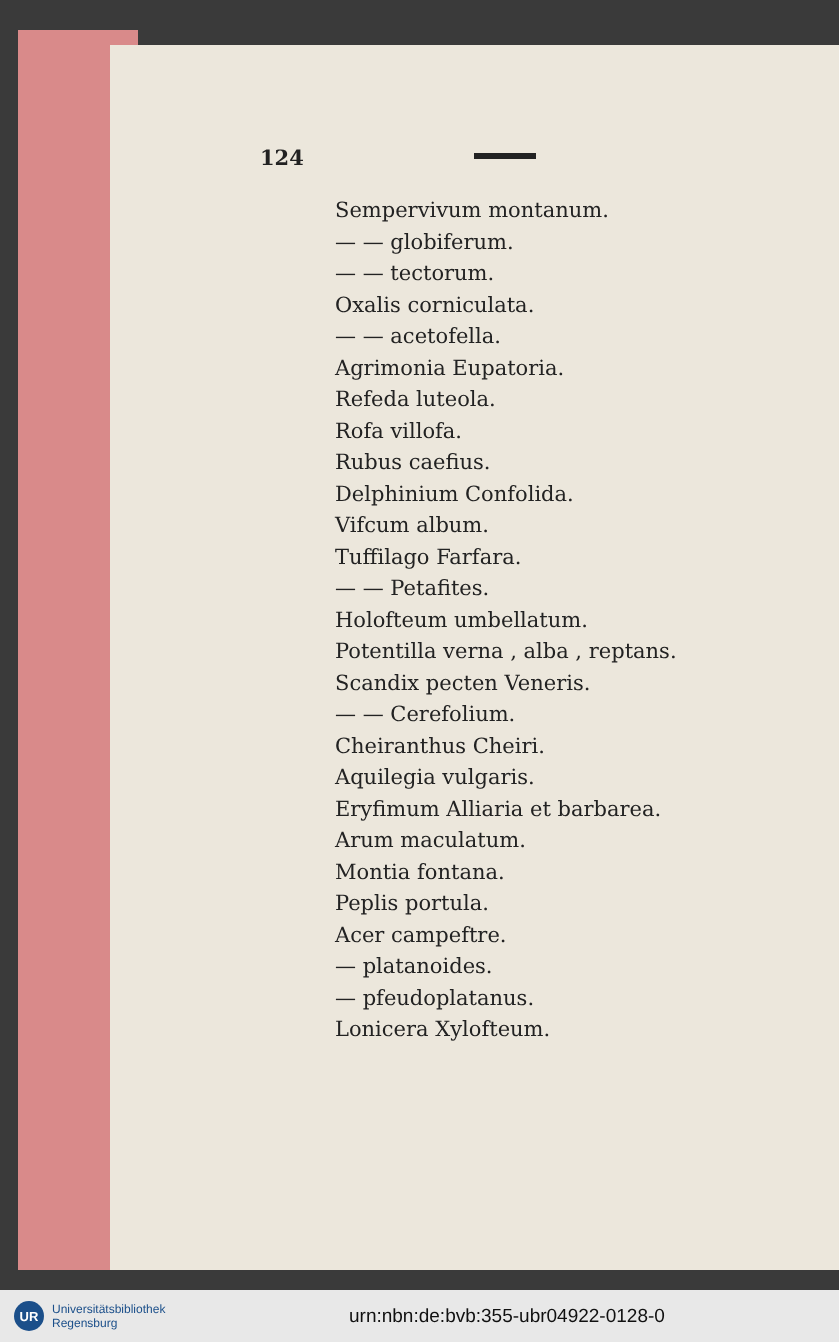124
Sempervivum montanum.
— — globiferum.
— — tectorum.
Oxalis corniculata.
— — acetofella.
Agrimonia Eupatoria.
Refeda luteola.
Rofa villofa.
Rubus caefius.
Delphinium Confolida.
Vifcum album.
Tuffilago Farfara.
— — Petafites.
Holofteum umbellatum.
Potentilla verna , alba , reptans.
Scandix pecten Veneris.
— — Cerefolium.
Cheiranthus Cheiri.
Aquilegia vulgaris.
Eryfimum Alliaria et barbarea.
Arum maculatum.
Montia fontana.
Peplis portula.
Acer campeftre.
— platanoides.
— pfeudoplatanus.
Lonicera Xylofteum.
UR
Universitätsbibliothek
Regensburg
urn:nbn:de:bvb:355-ubr04922-0128-0